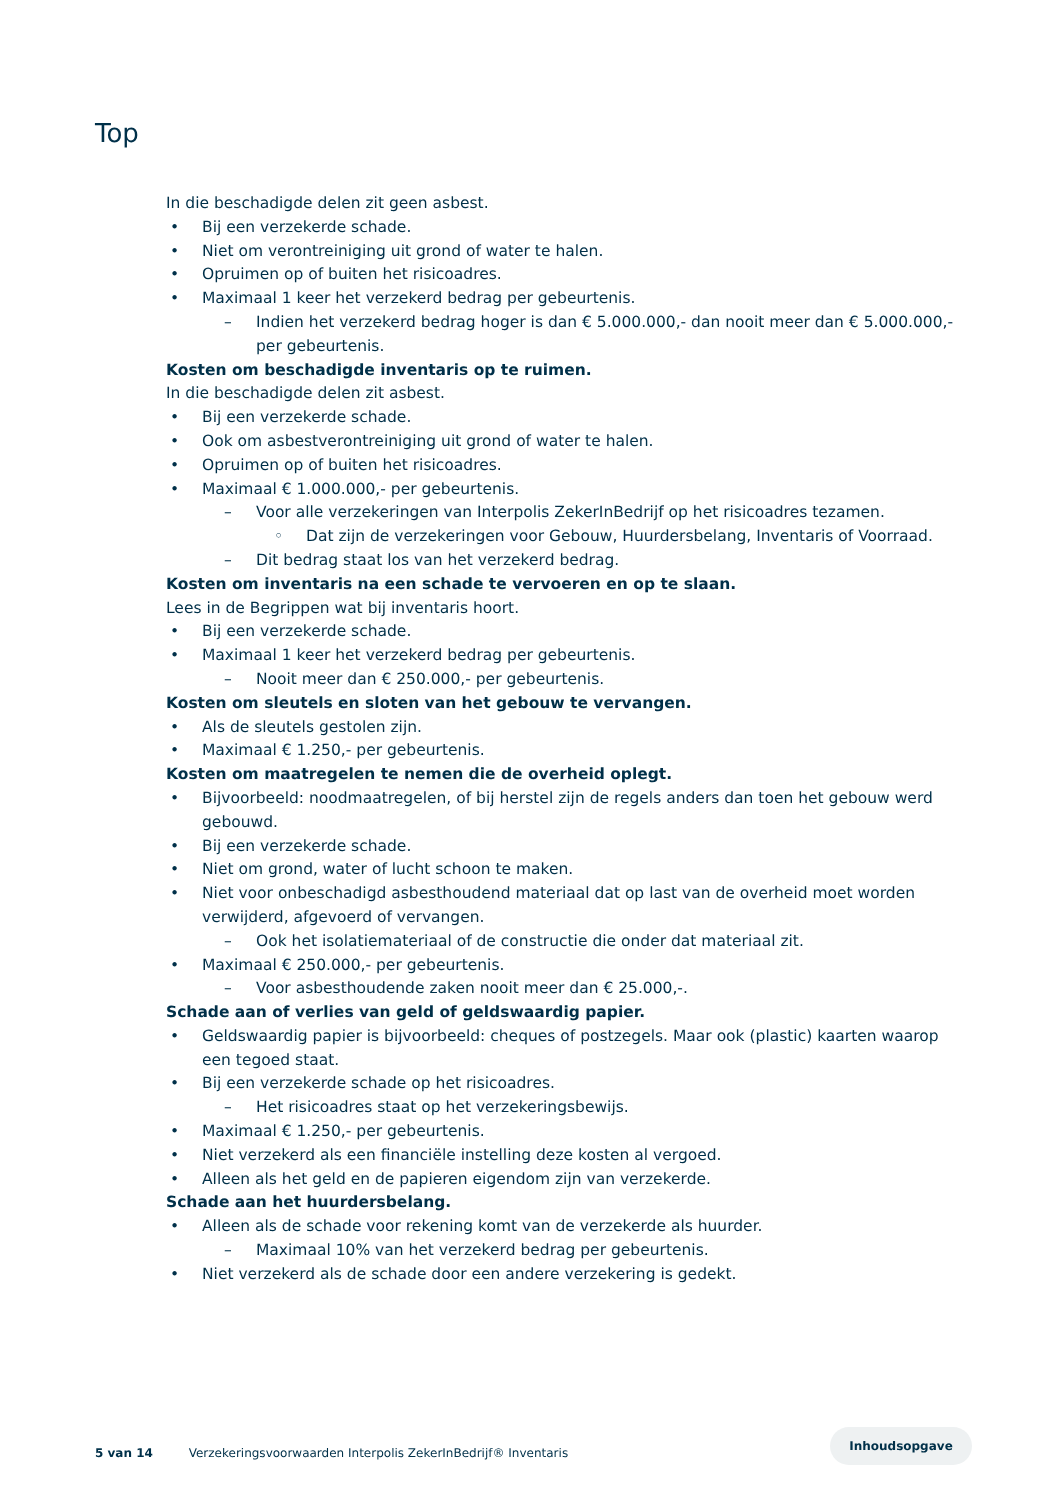Top
In die beschadigde delen zit geen asbest.
• Bij een verzekerde schade.
• Niet om verontreiniging uit grond of water te halen.
• Opruimen op of buiten het risicoadres.
• Maximaal 1 keer het verzekerd bedrag per gebeurtenis.
– Indien het verzekerd bedrag hoger is dan € 5.000.000,- dan nooit meer dan € 5.000.000,- per gebeurtenis.
Kosten om beschadigde inventaris op te ruimen.
In die beschadigde delen zit asbest.
• Bij een verzekerde schade.
• Ook om asbestverontreiniging uit grond of water te halen.
• Opruimen op of buiten het risicoadres.
• Maximaal € 1.000.000,- per gebeurtenis.
– Voor alle verzekeringen van Interpolis ZekerInBedrijf op het risicoadres tezamen.
◦ Dat zijn de verzekeringen voor Gebouw, Huurdersbelang, Inventaris of Voorraad.
– Dit bedrag staat los van het verzekerd bedrag.
Kosten om inventaris na een schade te vervoeren en op te slaan.
Lees in de Begrippen wat bij inventaris hoort.
• Bij een verzekerde schade.
• Maximaal 1 keer het verzekerd bedrag per gebeurtenis.
– Nooit meer dan € 250.000,- per gebeurtenis.
Kosten om sleutels en sloten van het gebouw te vervangen.
• Als de sleutels gestolen zijn.
• Maximaal € 1.250,- per gebeurtenis.
Kosten om maatregelen te nemen die de overheid oplegt.
• Bijvoorbeeld: noodmaatregelen, of bij herstel zijn de regels anders dan toen het gebouw werd gebouwd.
• Bij een verzekerde schade.
• Niet om grond, water of lucht schoon te maken.
• Niet voor onbeschadigd asbesthoudend materiaal dat op last van de overheid moet worden verwijderd, afgevoerd of vervangen.
– Ook het isolatiemateriaal of de constructie die onder dat materiaal zit.
• Maximaal € 250.000,- per gebeurtenis.
– Voor asbesthoudende zaken nooit meer dan € 25.000,-.
Schade aan of verlies van geld of geldswaardig papier.
• Geldswaardig papier is bijvoorbeeld: cheques of postzegels. Maar ook (plastic) kaarten waarop een tegoed staat.
• Bij een verzekerde schade op het risicoadres.
– Het risicoadres staat op het verzekeringsbewijs.
• Maximaal € 1.250,- per gebeurtenis.
• Niet verzekerd als een financiële instelling deze kosten al vergoed.
• Alleen als het geld en de papieren eigendom zijn van verzekerde.
Schade aan het huurdersbelang.
• Alleen als de schade voor rekening komt van de verzekerde als huurder.
– Maximaal 10% van het verzekerd bedrag per gebeurtenis.
• Niet verzekerd als de schade door een andere verzekering is gedekt.
Inhoudsopgave
5 van 14 Verzekeringsvoorwaarden Interpolis ZekerInBedrijf® Inventaris